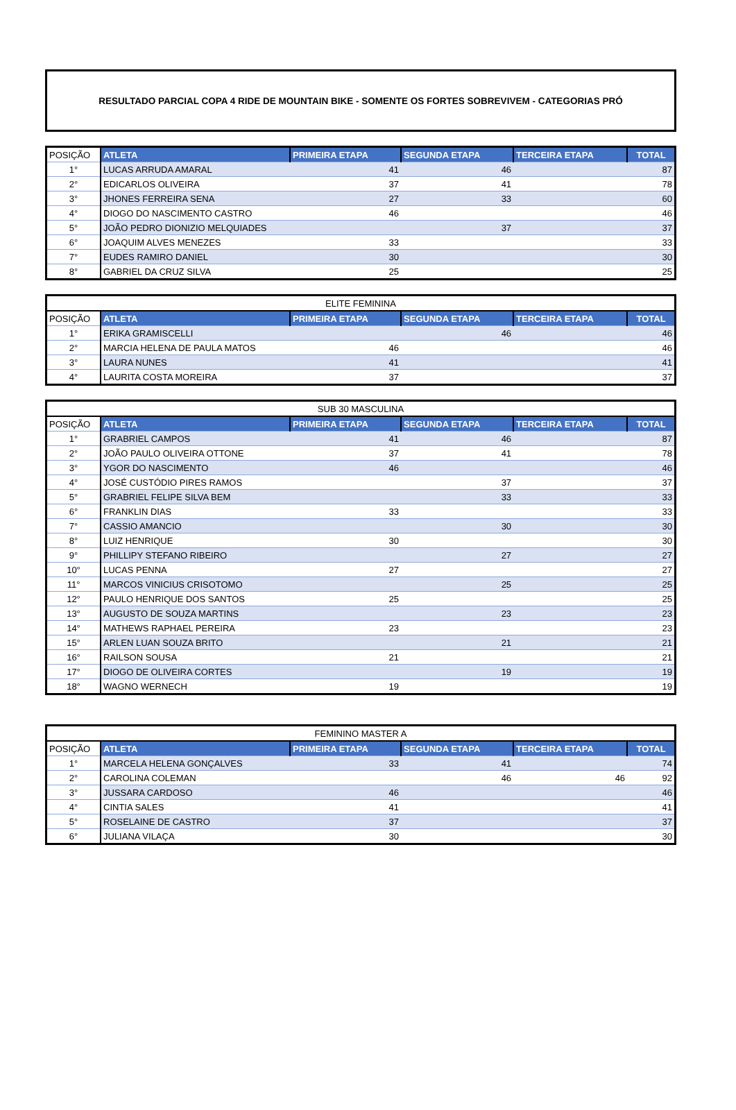RESULTADO PARCIAL COPA 4 RIDE DE MOUNTAIN BIKE - SOMENTE OS FORTES SOBREVIVEM - CATEGORIAS PRÓ
| POSIÇÃO | ATLETA | PRIMEIRA ETAPA | SEGUNDA ETAPA | TERCEIRA ETAPA | TOTAL |
| --- | --- | --- | --- | --- | --- |
| 1° | LUCAS ARRUDA AMARAL | 41 | 46 | | 87 |
| 2° | EDICARLOS OLIVEIRA | 37 | 41 | | 78 |
| 3° | JHONES FERREIRA SENA | 27 | 33 | | 60 |
| 4° | DIOGO DO NASCIMENTO CASTRO | 46 | | | 46 |
| 5° | JOÃO PEDRO DIONIZIO MELQUIADES | | 37 | | 37 |
| 6° | JOAQUIM ALVES MENEZES | 33 | | | 33 |
| 7° | EUDES RAMIRO DANIEL | 30 | | | 30 |
| 8° | GABRIEL DA CRUZ SILVA | 25 | | | 25 |
| ELITE FEMININA | | | | | |
| POSIÇÃO | ATLETA | PRIMEIRA ETAPA | SEGUNDA ETAPA | TERCEIRA ETAPA | TOTAL |
| 1° | ERIKA GRAMISCELLI | | 46 | | 46 |
| 2° | MARCIA HELENA DE PAULA MATOS | 46 | | | 46 |
| 3° | LAURA NUNES | 41 | | | 41 |
| 4° | LAURITA COSTA MOREIRA | 37 | | | 37 |
| SUB 30 MASCULINA | | | | | |
| POSIÇÃO | ATLETA | PRIMEIRA ETAPA | SEGUNDA ETAPA | TERCEIRA ETAPA | TOTAL |
| 1° | GRABRIEL CAMPOS | 41 | 46 | | 87 |
| 2° | JOÃO PAULO OLIVEIRA OTTONE | 37 | 41 | | 78 |
| 3° | YGOR DO NASCIMENTO | 46 | | | 46 |
| 4° | JOSÉ CUSTÓDIO PIRES RAMOS | | 37 | | 37 |
| 5° | GRABRIEL FELIPE SILVA BEM | | 33 | | 33 |
| 6° | FRANKLIN DIAS | 33 | | | 33 |
| 7° | CASSIO AMANCIO | | 30 | | 30 |
| 8° | LUIZ HENRIQUE | 30 | | | 30 |
| 9° | PHILLIPY STEFANO RIBEIRO | | 27 | | 27 |
| 10° | LUCAS PENNA | 27 | | | 27 |
| 11° | MARCOS VINICIUS CRISOTOMO | | 25 | | 25 |
| 12° | PAULO HENRIQUE DOS SANTOS | 25 | | | 25 |
| 13° | AUGUSTO DE SOUZA MARTINS | | 23 | | 23 |
| 14° | MATHEWS RAPHAEL PEREIRA | 23 | | | 23 |
| 15° | ARLEN LUAN SOUZA BRITO | | 21 | | 21 |
| 16° | RAILSON SOUSA | 21 | | | 21 |
| 17° | DIOGO DE OLIVEIRA CORTES | | 19 | | 19 |
| 18° | WAGNO WERNECH | 19 | | | 19 |
| FEMININO MASTER A | | | | | |
| POSIÇÃO | ATLETA | PRIMEIRA ETAPA | SEGUNDA ETAPA | TERCEIRA ETAPA | TOTAL |
| 1° | MARCELA HELENA GONÇALVES | 33 | 41 | | 74 |
| 2° | CAROLINA COLEMAN | | 46 | 46 | 92 |
| 3° | JUSSARA CARDOSO | 46 | | | 46 |
| 4° | CINTIA SALES | 41 | | | 41 |
| 5° | ROSELAINE DE CASTRO | 37 | | | 37 |
| 6° | JULIANA VILAÇA | 30 | | | 30 |